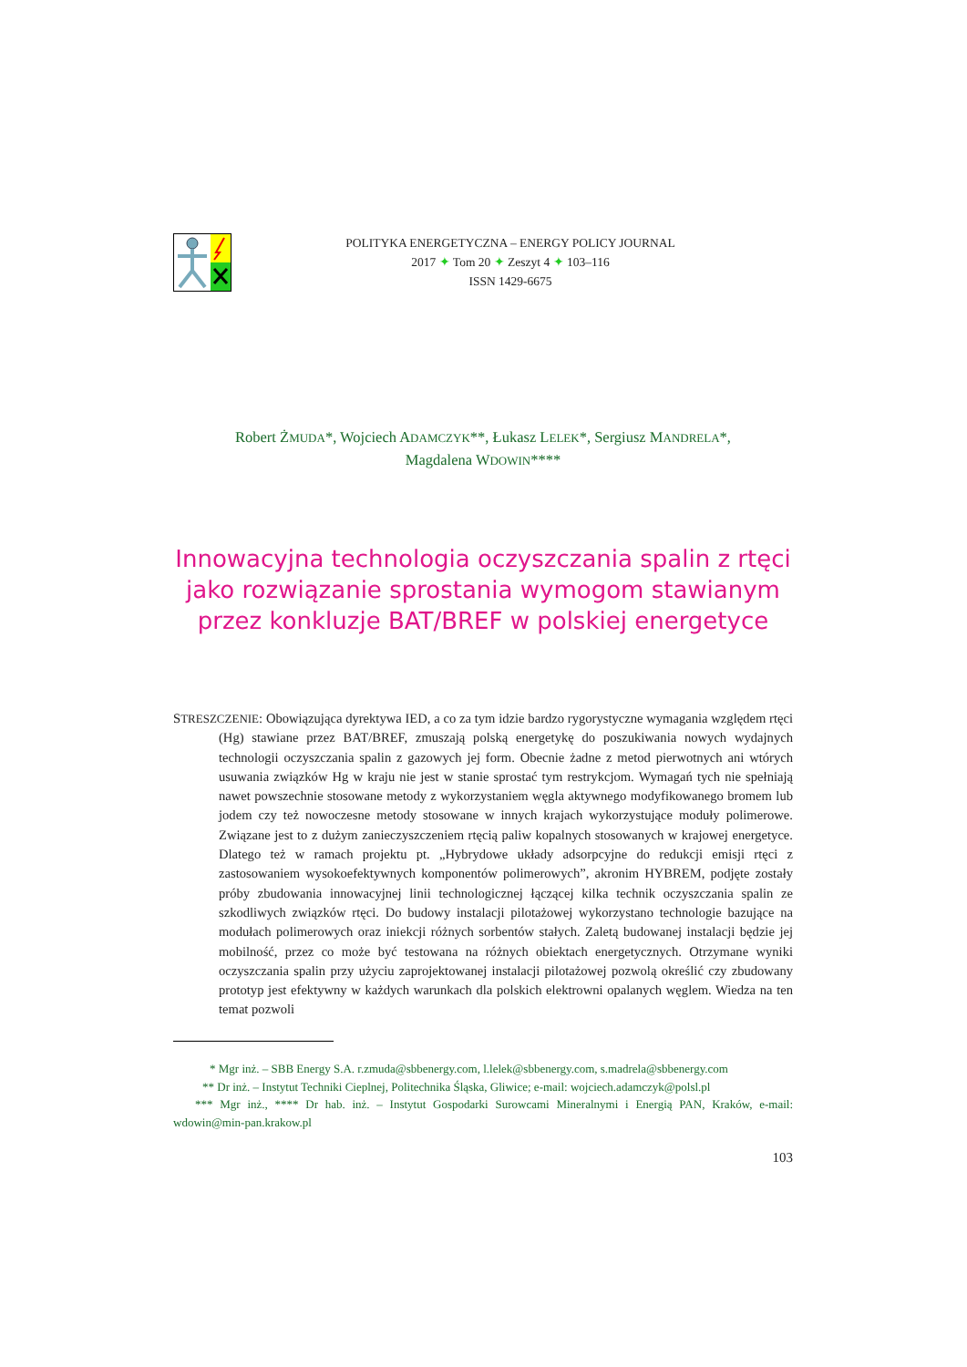POLITYKA ENERGETYCZNA – ENERGY POLICY JOURNAL
2017 ✦ Tom 20 ✦ Zeszyt 4 ✦ 103–116
ISSN 1429-6675
Robert ŻMUDA*, Wojciech ADAMCZYK**, Łukasz LELEK*, Sergiusz MANDRELA*,
Magdalena WDOWIN****
Innowacyjna technologia oczyszczania spalin z rtęci
jako rozwiązanie sprostania wymogom stawianym
przez konkluzje BAT/BREF w polskiej energetyce
STRESZCZENIE: Obowiązująca dyrektywa IED, a co za tym idzie bardzo rygorystyczne wymagania względem rtęci (Hg) stawiane przez BAT/BREF, zmuszają polską energetykę do poszukiwania nowych wydajnych technologii oczyszczania spalin z gazowych jej form. Obecnie żadne z metod pierwotnych ani wtórych usuwania związków Hg w kraju nie jest w stanie sprostać tym restrykcjom. Wymagań tych nie spełniają nawet powszechnie stosowane metody z wykorzystaniem węgla aktywnego modyfikowanego bromem lub jodem czy też nowoczesne metody stosowane w innych krajach wykorzystujące moduły polimerowe. Związane jest to z dużym zanieczyszczeniem rtęcią paliw kopalnych stosowanych w krajowej energetyce. Dlatego też w ramach projektu pt. „Hybrydowe układy adsorpcyjne do redukcji emisji rtęci z zastosowaniem wysokoefektywnych komponentów polimerowych”, akronim HYBREM, podjęte zostały próby zbudowania innowacyjnej linii technologicznej łączącej kilka technik oczyszczania spalin ze szkodliwych związków rtęci. Do budowy instalacji pilotażowej wykorzystano technologie bazujące na modułach polimerowych oraz iniekcji różnych sorbentów stałych. Zaletą budowanej instalacji będzie jej mobilność, przez co może być testowana na różnych obiektach energetycznych. Otrzymane wyniki oczyszczania spalin przy użyciu zaprojektowanej instalacji pilotażowej pozwolą określić czy zbudowany prototyp jest efektywny w każdych warunkach dla polskich elektrowni opalanych węglem. Wiedza na ten temat pozwoli
* Mgr inż. – SBB Energy S.A. r.zmuda@sbbenergy.com, l.lelek@sbbenergy.com, s.madrela@sbbenergy.com
** Dr inż. – Instytut Techniki Cieplnej, Politechnika Śląska, Gliwice; e-mail: wojciech.adamczyk@polsl.pl
*** Mgr inż., **** Dr hab. inż. – Instytut Gospodarki Surowcami Mineralnymi i Energią PAN, Kraków, e-mail: wdowin@min-pan.krakow.pl
103